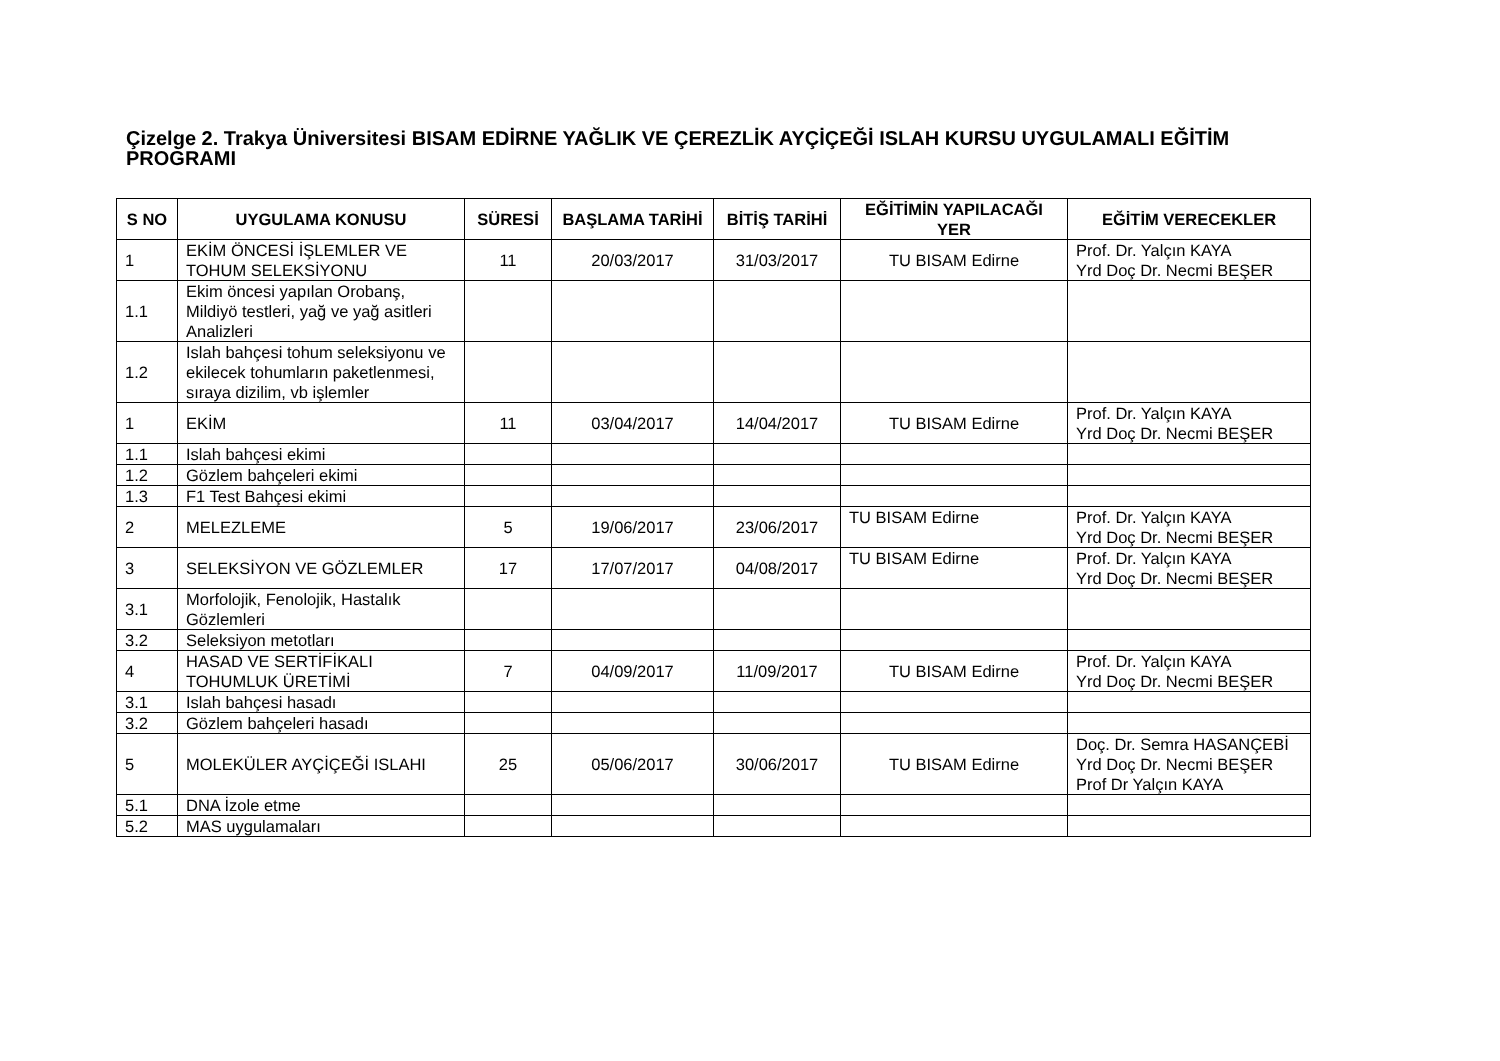Çizelge 2. Trakya Üniversitesi BISAM EDİRNE YAĞLIK VE ÇEREZLİK AYÇİÇEĞİ ISLAH KURSU UYGULAMALI EĞİTİM PROGRAMI
| S NO | UYGULAMA KONUSU | SÜRESİ | BAŞLAMA TARİHİ | BİTİŞ TARİHİ | EĞİTİMİN YAPILACAĞI YER | EĞİTİM VERECEKLER |
| --- | --- | --- | --- | --- | --- | --- |
| 1 | EKİM ÖNCESİ İŞLEMLER VE TOHUM SELEKSİYONU | 11 | 20/03/2017 | 31/03/2017 | TU BISAM Edirne | Prof. Dr. Yalçın KAYA Yrd Doç Dr. Necmi BEŞER |
| 1.1 | Ekim öncesi yapılan Orobanş, Mildiyö testleri, yağ ve yağ asitleri Analizleri | | | | | |
| 1.2 | Islah bahçesi tohum seleksiyonu ve ekilecek tohumların paketlenmesi, sıraya dizilim, vb işlemler | | | | | |
| 1 | EKİM | 11 | 03/04/2017 | 14/04/2017 | TU BISAM Edirne | Prof. Dr. Yalçın KAYA Yrd Doç Dr. Necmi BEŞER |
| 1.1 | Islah bahçesi ekimi | | | | | |
| 1.2 | Gözlem bahçeleri ekimi | | | | | |
| 1.3 | F1 Test Bahçesi ekimi | | | | | |
| 2 | MELEZLEME | 5 | 19/06/2017 | 23/06/2017 | TU BISAM Edirne | Prof. Dr. Yalçın KAYA Yrd Doç Dr. Necmi BEŞER |
| 3 | SELEKSİYON VE GÖZLEMLER | 17 | 17/07/2017 | 04/08/2017 | TU BISAM Edirne | Prof. Dr. Yalçın KAYA Yrd Doç Dr. Necmi BEŞER |
| 3.1 | Morfolojik, Fenolojik, Hastalık Gözlemleri | | | | | |
| 3.2 | Seleksiyon metotları | | | | | |
| 4 | HASAD VE SERTİFİKALI TOHUMLUK ÜRETİMİ | 7 | 04/09/2017 | 11/09/2017 | TU BISAM Edirne | Prof. Dr. Yalçın KAYA Yrd Doç Dr. Necmi BEŞER |
| 3.1 | Islah bahçesi hasadı | | | | | |
| 3.2 | Gözlem bahçeleri hasadı | | | | | |
| 5 | MOLEKÜLER AYÇİÇEĞİ ISLAHI | 25 | 05/06/2017 | 30/06/2017 | TU BISAM Edirne | Doç. Dr. Semra HASANÇEBİ Yrd Doç Dr. Necmi BEŞER Prof Dr Yalçın KAYA |
| 5.1 | DNA İzole etme | | | | | |
| 5.2 | MAS uygulamaları | | | | | |